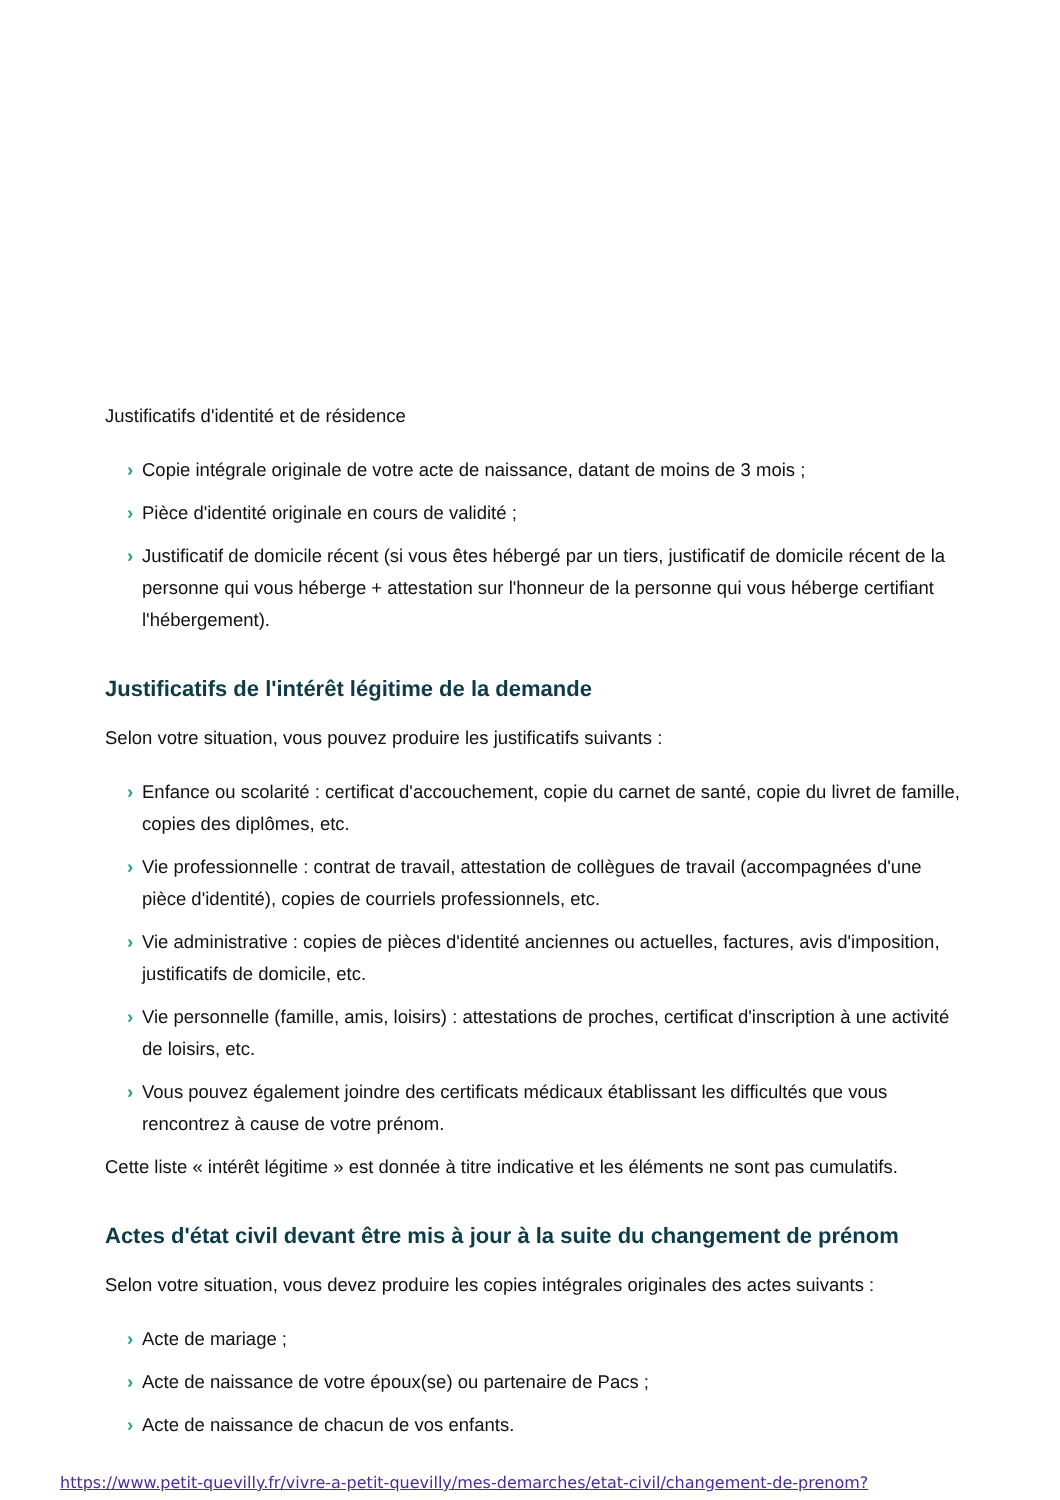Justificatifs d'identité et de résidence
› Copie intégrale originale de votre acte de naissance, datant de moins de 3 mois ;
› Pièce d'identité originale en cours de validité ;
› Justificatif de domicile récent (si vous êtes hébergé par un tiers, justificatif de domicile récent de la personne qui vous héberge + attestation sur l'honneur de la personne qui vous héberge certifiant l'hébergement).
Justificatifs de l'intérêt légitime de la demande
Selon votre situation, vous pouvez produire les justificatifs suivants :
› Enfance ou scolarité : certificat d'accouchement, copie du carnet de santé, copie du livret de famille, copies des diplômes, etc.
› Vie professionnelle : contrat de travail, attestation de collègues de travail (accompagnées d'une pièce d'identité), copies de courriels professionnels, etc.
› Vie administrative : copies de pièces d'identité anciennes ou actuelles, factures, avis d'imposition, justificatifs de domicile, etc.
› Vie personnelle (famille, amis, loisirs) : attestations de proches, certificat d'inscription à une activité de loisirs, etc.
› Vous pouvez également joindre des certificats médicaux établissant les difficultés que vous rencontrez à cause de votre prénom.
Cette liste « intérêt légitime » est donnée à titre indicative et les éléments ne sont pas cumulatifs.
Actes d'état civil devant être mis à jour à la suite du changement de prénom
Selon votre situation, vous devez produire les copies intégrales originales des actes suivants :
› Acte de mariage ;
› Acte de naissance de votre époux(se) ou partenaire de Pacs ;
› Acte de naissance de chacun de vos enfants.
https://www.petit-quevilly.fr/vivre-a-petit-quevilly/mes-demarches/etat-civil/changement-de-prenom?